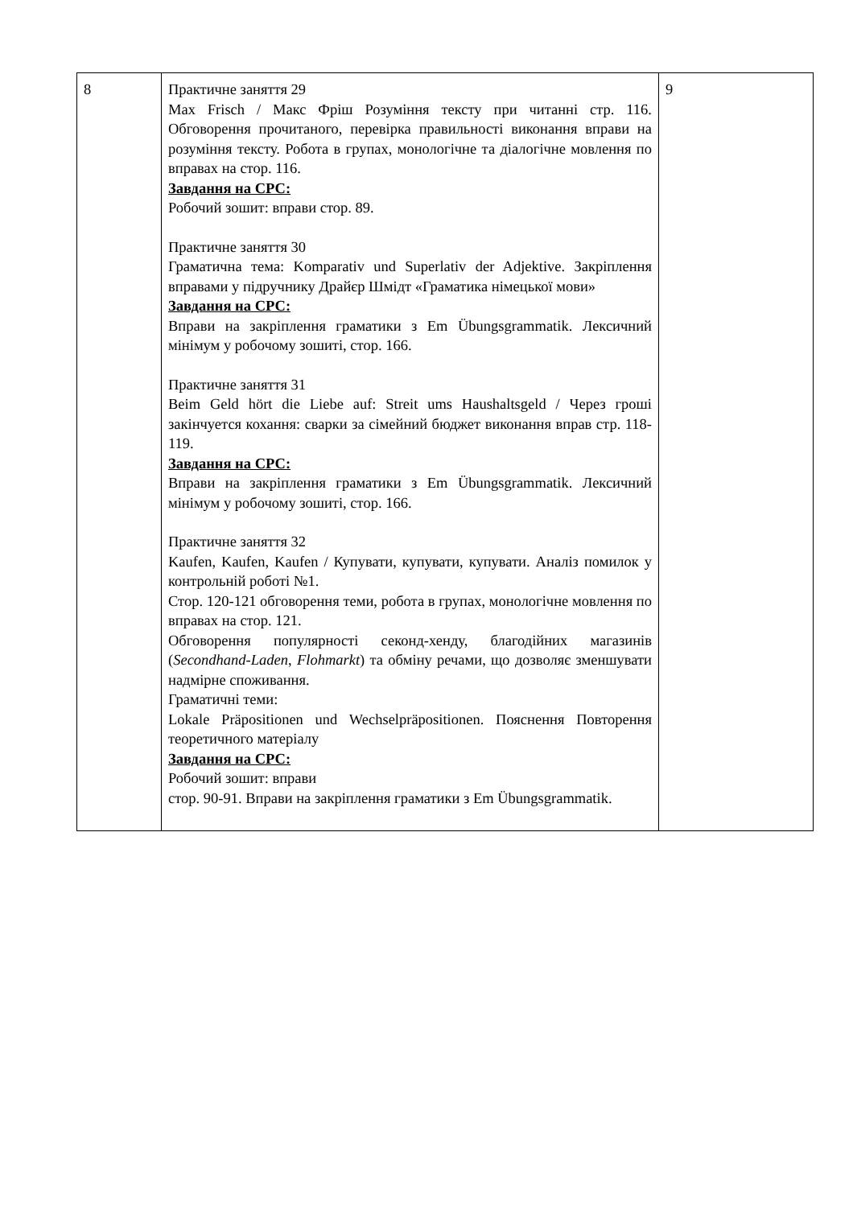| 8 | Практичне заняття 29 Max Frisch / Макс Фріш Розуміння тексту при читанні стр. 116. Обговорення прочитаного, перевірка правильності виконання вправи на розуміння тексту. Робота в групах, монологічне та діалогічне мовлення по вправах на стор. 116. Завдання на СРС: Робочий зошит: вправи стор. 89. Практичне заняття 30 Граматична тема: Komparativ und Superlativ der Adjektive. Закріплення вправами у підручнику Драйєр Шмідт «Граматика німецької мови» Завдання на СРС: Вправи на закріплення граматики з Em Übungsgrammatik. Лексичний мінімум у робочому зошиті, стор. 166. Практичне заняття 31 Beim Geld hört die Liebe auf: Streit ums Haushaltsgeld / Через гроші закінчуется кохання: сварки за сімейний бюджет виконання вправ стр. 118-119. Завдання на СРС: Вправи на закріплення граматики з Em Übungsgrammatik. Лексичний мінімум у робочому зошиті, стор. 166. Практичне заняття 32 Kaufen, Kaufen, Kaufen / Купувати, купувати, купувати. Аналіз помилок у контрольній роботі №1. Стор. 120-121 обговорення теми, робота в групах, монологічне мовлення по вправах на стор. 121. Обговорення популярності секонд-хенду, благодійних магазинів ( Secondhand-Laden , Flohmarkt ) та обміну речами, що дозволяє зменшувати надмірне споживання. Граматичні теми: Lokale Präpositionen und Wechselpräpositionen. Пояснення Повторення теоретичного матеріалу Завдання на СРС: Робочий зошит: вправи стор. 90-91. Вправи на закріплення граматики з Em Übungsgrammatik. | 9 |